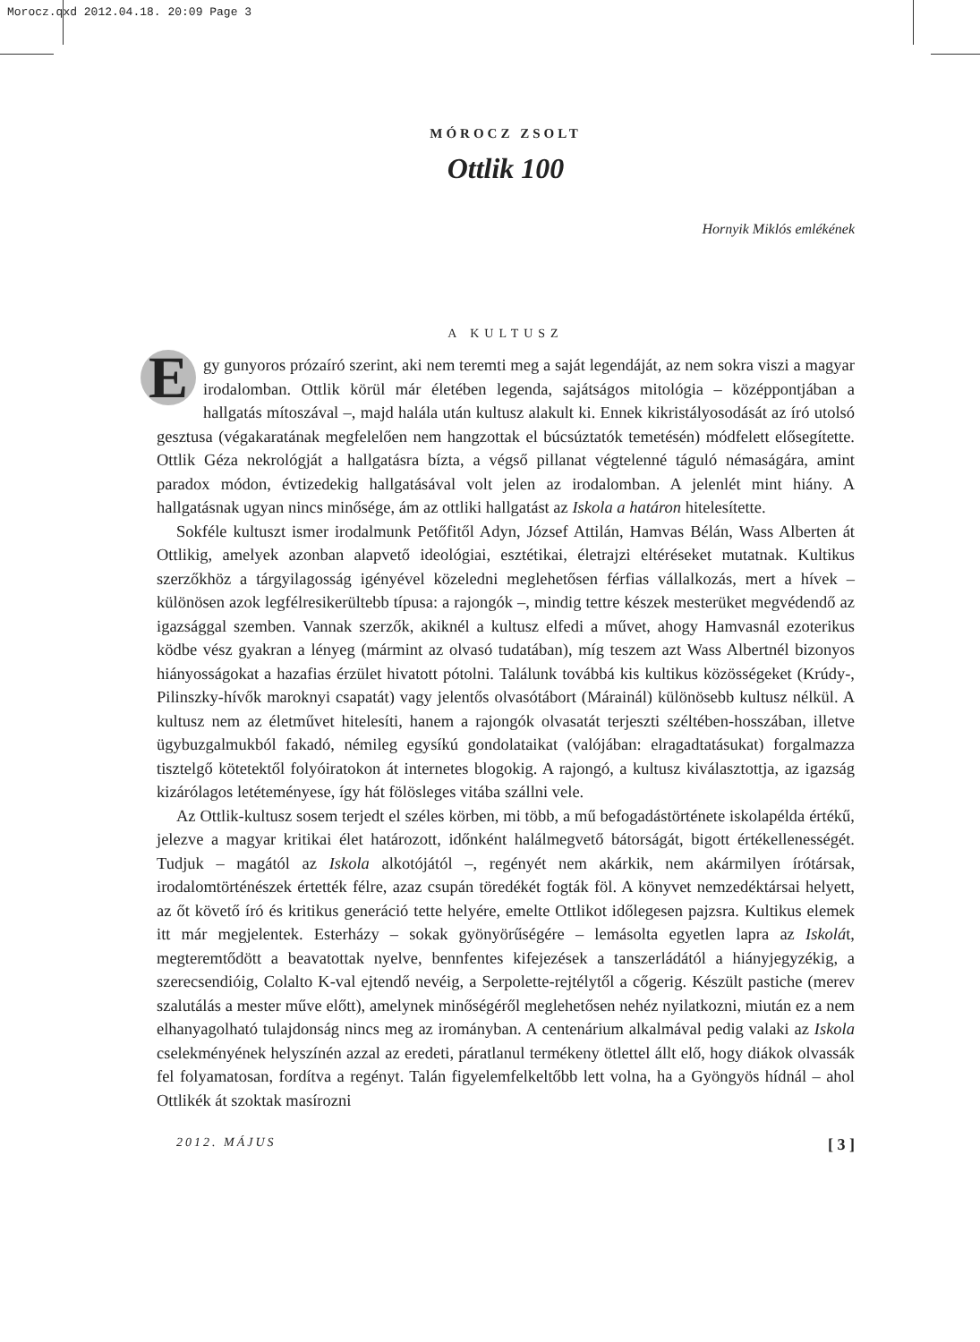Morocz.qxd 2012.04.18. 20:09 Page 3
MÓROCZ ZSOLT
Ottlik 100
Hornyik Miklós emlékének
A KULTUSZ
Egy gunyoros prózaíró szerint, aki nem teremti meg a saját legendáját, az nem sokra viszi a magyar irodalomban. Ottlik körül már életében legenda, sajátságos mitológia – középpontjában a hallgatás mítoszával –, majd halála után kultusz alakult ki. Ennek kikristályosodását az író utolsó gesztusa (végakaratának megfelelően nem hangzottak el búcsúztatók temetésén) módfelett elősegítette. Ottlik Géza nekrológját a hallgatásra bízta, a végső pillanat végtelenné táguló némaságára, amint paradox módon, évtizedekig hallgatásával volt jelen az irodalomban. A jelenlét mint hiány. A hallgatásnak ugyan nincs minősége, ám az ottliki hallgatást az Iskola a határon hitelesítette.
Sokféle kultuszt ismer irodalmunk Petőfitől Adyn, József Attilán, Hamvas Bélán, Wass Alberten át Ottlikig, amelyek azonban alapvető ideológiai, esztétikai, életrajzi eltéréseket mutatnak. Kultikus szerzőkhöz a tárgyilagosság igényével közeledni meglehetősen férfias vállalkozás, mert a hívek – különösen azok legfélresikerültebb típusa: a rajongók –, mindig tettre készek mesterüket megvédendő az igazsággal szemben. Vannak szerzők, akiknél a kultusz elfedi a művet, ahogy Hamvasnál ezoterikus ködbe vész gyakran a lényeg (mármint az olvasó tudatában), míg teszem azt Wass Albertnél bizonyos hiányosságokat a hazafias érzület hivatott pótolni. Találunk továbbá kis kultikus közösségeket (Krúdy-, Pilinszky-hívők maroknyi csapatát) vagy jelentős olvasótábort (Márainál) különösebb kultusz nélkül. A kultusz nem az életművet hitelesíti, hanem a rajongók olvasatát terjeszti széltében-hosszában, illetve ügybuzgalmukból fakadó, némileg egysíkú gondolataikat (valójában: elragadtatásukat) forgalmazza tisztelgő kötetektől folyóiratokon át internetes blogokig. A rajongó, a kultusz kiválasztottja, az igazság kizárólagos letéteményese, így hát fölösleges vitába szállni vele.
Az Ottlik-kultusz sosem terjedt el széles körben, mi több, a mű befogadástörténete iskolapélda értékű, jelezve a magyar kritikai élet határozott, időnként halálmegvető bátorságát, bigott értékellenességét. Tudjuk – magától az Iskola alkotójától –, regényét nem akárkik, nem akármilyen írótársak, irodalomtörténészek értették félre, azaz csupán töredékét fogták föl. A könyvet nemzedéktársai helyett, az őt követő író és kritikus generáció tette helyére, emelte Ottlikot időlegesen pajzsra. Kultikus elemek itt már megjelentek. Esterházy – sokak gyönyörűségére – lemásolta egyetlen lapra az Iskolát, megteremtődött a beavatottak nyelve, bennfentes kifejezések a tanszerládától a hiányjegyzékig, a szerecsendióig, Colalto K-val ejtendő nevéig, a Serpolette-rejtélytől a cőgerig. Készült pastiche (merev szalutálás a mester műve előtt), amelynek minőségéről meglehetősen nehéz nyilatkozni, miután ez a nem elhanyagolható tulajdonság nincs meg az irományban. A centenárium alkalmával pedig valaki az Iskola cselekményének helyszínén azzal az eredeti, páratlanul termékeny ötlettel állt elő, hogy diákok olvassák fel folyamatosan, fordítva a regényt. Talán figyelemfelkeltőbb lett volna, ha a Gyöngyös hídnál – ahol Ottlikék át szoktak masírozni
2012. MÁJUS [ 3 ]